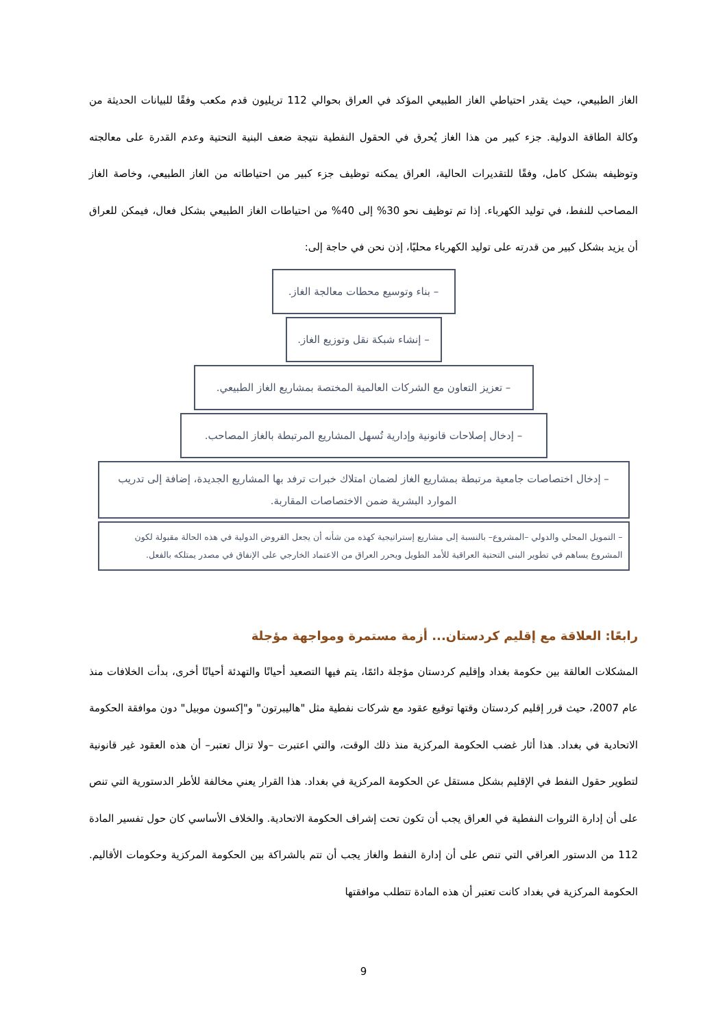الغاز الطبيعي، حيث يقدر احتياطي الغاز الطبيعي المؤكد في العراق بحوالي 112 تريليون قدم مكعب وفقًا للبيانات الحديثة من وكالة الطاقة الدولية. جزء كبير من هذا الغاز يُحرق في الحقول النفطية نتيجة ضعف البنية التحتية وعدم القدرة على معالجته وتوظيفه بشكل كامل، وفقًا للتقديرات الحالية، العراق يمكنه توظيف جزء كبير من احتياطاته من الغاز الطبيعي، وخاصة الغاز المصاحب للنفط، في توليد الكهرباء. إذا تم توظيف نحو 30% إلى 40% من احتياطات الغاز الطبيعي بشكل فعال، فيمكن للعراق أن يزيد بشكل كبير من قدرته على توليد الكهرباء محليًا، إذن نحن في حاجة إلى:
– بناء وتوسيع محطات معالجة الغاز.
– إنشاء شبكة نقل وتوزيع الغاز.
– تعزيز التعاون مع الشركات العالمية المختصة بمشاريع الغاز الطبيعي.
– إدخال إصلاحات قانونية وإدارية تُسهل المشاريع المرتبطة بالغاز المصاحب.
– إدخال اختصاصات جامعية مرتبطة بمشاريع الغاز لضمان امتلاك خبرات ترفد بها المشاريع الجديدة، إضافة إلى تدريب الموارد البشرية ضمن الاختصاصات المقاربة.
– التمويل المحلي والدولي –المشروع– بالنسبة إلى مشاريع إستراتيجية كهذه من شأنه أن يجعل القروض الدولية في هذه الحالة مقبولة لكون المشروع يساهم في تطوير البنى التحتية العراقية للأمد الطويل ويحرر العراق من الاعتماد الخارجي على الإنفاق في مصدر يمتلكه بالفعل.
رابعًا: العلاقة مع إقليم كردستان... أزمة مستمرة ومواجهة مؤجلة
المشكلات العالقة بين حكومة بغداد وإقليم كردستان مؤجلة دائمًا، يتم فيها التصعيد أحيانًا والتهدئة أحيانًا أخرى، بدأت الخلافات منذ عام 2007، حيث قرر إقليم كردستان وقتها توقيع عقود مع شركات نفطية مثل "هاليبرتون" و"إكسون موبيل" دون موافقة الحكومة الاتحادية في بغداد. هذا أثار غضب الحكومة المركزية منذ ذلك الوقت، والتي اعتبرت –ولا تزال تعتبر– أن هذه العقود غير قانونية لتطوير حقول النفط في الإقليم بشكل مستقل عن الحكومة المركزية في بغداد. هذا القرار يعني مخالفة للأطر الدستورية التي تنص على أن إدارة الثروات النفطية في العراق يجب أن تكون تحت إشراف الحكومة الاتحادية. والخلاف الأساسي كان حول تفسير المادة 112 من الدستور العراقي التي تنص على أن إدارة النفط والغاز يجب أن تتم بالشراكة بين الحكومة المركزية وحكومات الأقاليم. الحكومة المركزية في بغداد كانت تعتبر أن هذه المادة تتطلب موافقتها
9